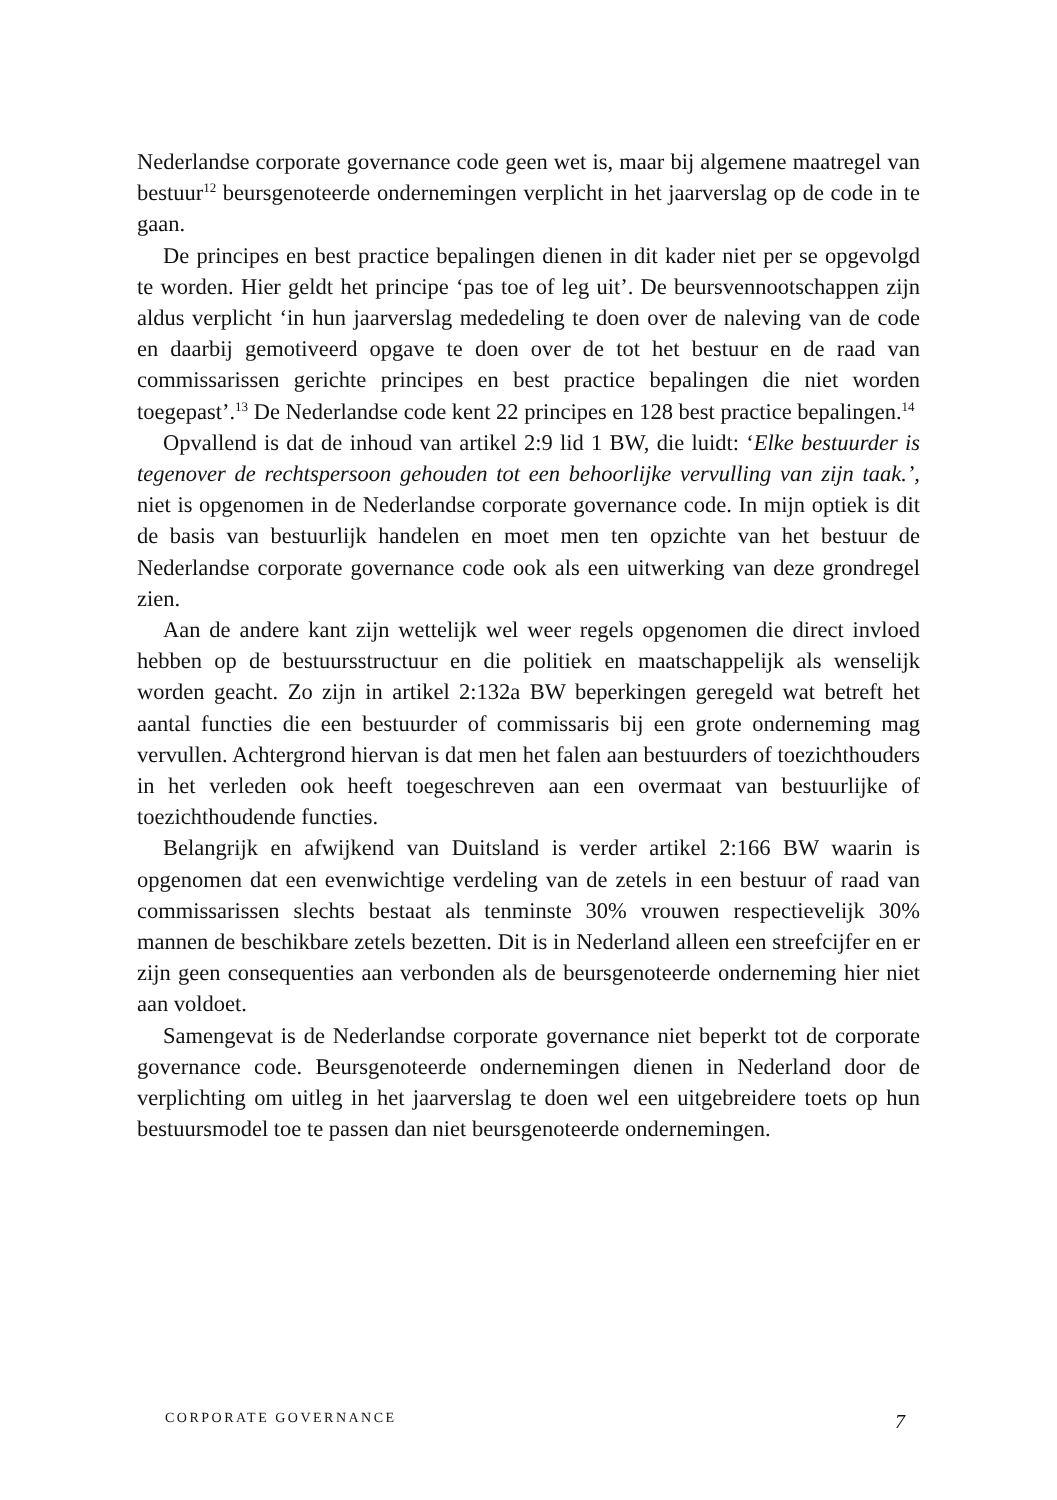Nederlandse corporate governance code geen wet is, maar bij algemene maatregel van bestuur<sup>12</sup> beursgenoteerde ondernemingen verplicht in het jaarverslag op de code in te gaan.
De principes en best practice bepalingen dienen in dit kader niet per se opgevolgd te worden. Hier geldt het principe ‘pas toe of leg uit’. De beursvennootschappen zijn aldus verplicht ‘in hun jaarverslag mededeling te doen over de naleving van de code en daarbij gemotiveerd opgave te doen over de tot het bestuur en de raad van commissarissen gerichte principes en best practice bepalingen die niet worden toegepast’.<sup>13</sup> De Nederlandse code kent 22 principes en 128 best practice bepalingen.<sup>14</sup>
Opvallend is dat de inhoud van artikel 2:9 lid 1 BW, die luidt: ‘Elke bestuurder is tegenover de rechtspersoon gehouden tot een behoorlijke vervulling van zijn taak.’, niet is opgenomen in de Nederlandse corporate governance code. In mijn optiek is dit de basis van bestuurlijk handelen en moet men ten opzichte van het bestuur de Nederlandse corporate governance code ook als een uitwerking van deze grondregel zien.
Aan de andere kant zijn wettelijk wel weer regels opgenomen die direct invloed hebben op de bestuursstructuur en die politiek en maatschappelijk als wenselijk worden geacht. Zo zijn in artikel 2:132a BW beperkingen geregeld wat betreft het aantal functies die een bestuurder of commissaris bij een grote onderneming mag vervullen. Achtergrond hiervan is dat men het falen aan bestuurders of toezichthouders in het verleden ook heeft toegeschreven aan een overmaat van bestuurlijke of toezichthoudende functies.
Belangrijk en afwijkend van Duitsland is verder artikel 2:166 BW waarin is opgenomen dat een evenwichtige verdeling van de zetels in een bestuur of raad van commissarissen slechts bestaat als tenminste 30% vrouwen respectievelijk 30% mannen de beschikbare zetels bezetten. Dit is in Nederland alleen een streefcijfer en er zijn geen consequenties aan verbonden als de beursgenoteerde onderneming hier niet aan voldoet.
Samengevat is de Nederlandse corporate governance niet beperkt tot de corporate governance code. Beursgenoteerde ondernemingen dienen in Nederland door de verplichting om uitleg in het jaarverslag te doen wel een uitgebreidere toets op hun bestuursmodel toe te passen dan niet beursgenoteerde ondernemingen.
CORPORATE GOVERNANCE 7